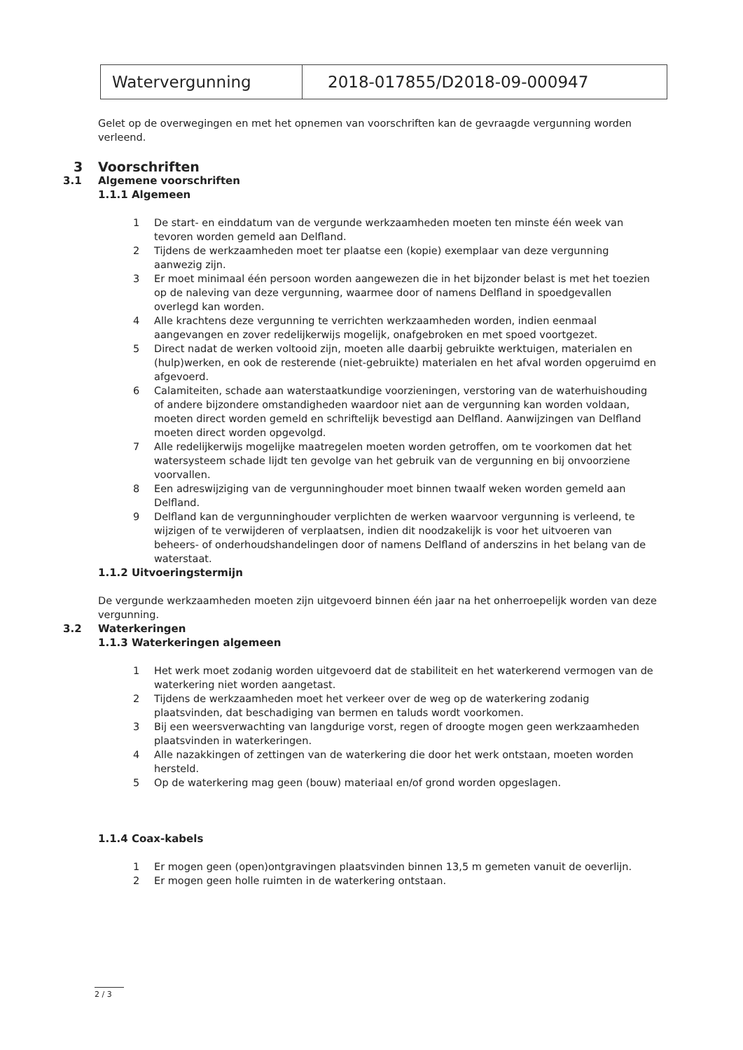| Watervergunning | 2018-017855/D2018-09-000947 |
Gelet op de overwegingen en met het opnemen van voorschriften kan de gevraagde vergunning worden verleend.
3 Voorschriften
3.1 Algemene voorschriften
1.1.1 Algemeen
1 De start- en einddatum van de vergunde werkzaamheden moeten ten minste één week van tevoren worden gemeld aan Delfland.
2 Tijdens de werkzaamheden moet ter plaatse een (kopie) exemplaar van deze vergunning aanwezig zijn.
3 Er moet minimaal één persoon worden aangewezen die in het bijzonder belast is met het toezien op de naleving van deze vergunning, waarmee door of namens Delfland in spoedgevallen overlegd kan worden.
4 Alle krachtens deze vergunning te verrichten werkzaamheden worden, indien eenmaal aangevangen en zover redelijkerwijs mogelijk, onafgebroken en met spoed voortgezet.
5 Direct nadat de werken voltooid zijn, moeten alle daarbij gebruikte werktuigen, materialen en (hulp)werken, en ook de resterende (niet-gebruikte) materialen en het afval worden opgeruimd en afgevoerd.
6 Calamiteiten, schade aan waterstaatkundige voorzieningen, verstoring van de waterhuishouding of andere bijzondere omstandigheden waardoor niet aan de vergunning kan worden voldaan, moeten direct worden gemeld en schriftelijk bevestigd aan Delfland. Aanwijzingen van Delfland moeten direct worden opgevolgd.
7 Alle redelijkerwijs mogelijke maatregelen moeten worden getroffen, om te voorkomen dat het watersysteem schade lijdt ten gevolge van het gebruik van de vergunning en bij onvoorziene voorvallen.
8 Een adreswijziging van de vergunninghouder moet binnen twaalf weken worden gemeld aan Delfland.
9 Delfland kan de vergunninghouder verplichten de werken waarvoor vergunning is verleend, te wijzigen of te verwijderen of verplaatsen, indien dit noodzakelijk is voor het uitvoeren van beheers- of onderhoudshandelingen door of namens Delfland of anderszins in het belang van de waterstaat.
1.1.2 Uitvoeringstermijn
De vergunde werkzaamheden moeten zijn uitgevoerd binnen één jaar na het onherroepelijk worden van deze vergunning.
3.2 Waterkeringen
1.1.3 Waterkeringen algemeen
1 Het werk moet zodanig worden uitgevoerd dat de stabiliteit en het waterkerend vermogen van de waterkering niet worden aangetast.
2 Tijdens de werkzaamheden moet het verkeer over de weg op de waterkering zodanig plaatsvinden, dat beschadiging van bermen en taluds wordt voorkomen.
3 Bij een weersverwachting van langdurige vorst, regen of droogte mogen geen werkzaamheden plaatsvinden in waterkeringen.
4 Alle nazakkingen of zettingen van de waterkering die door het werk ontstaan, moeten worden hersteld.
5 Op de waterkering mag geen (bouw) materiaal en/of grond worden opgeslagen.
1.1.4 Coax-kabels
1 Er mogen geen (open)ontgravingen plaatsvinden binnen 13,5 m gemeten vanuit de oeverlijn.
2 Er mogen geen holle ruimten in de waterkering ontstaan.
2 / 3